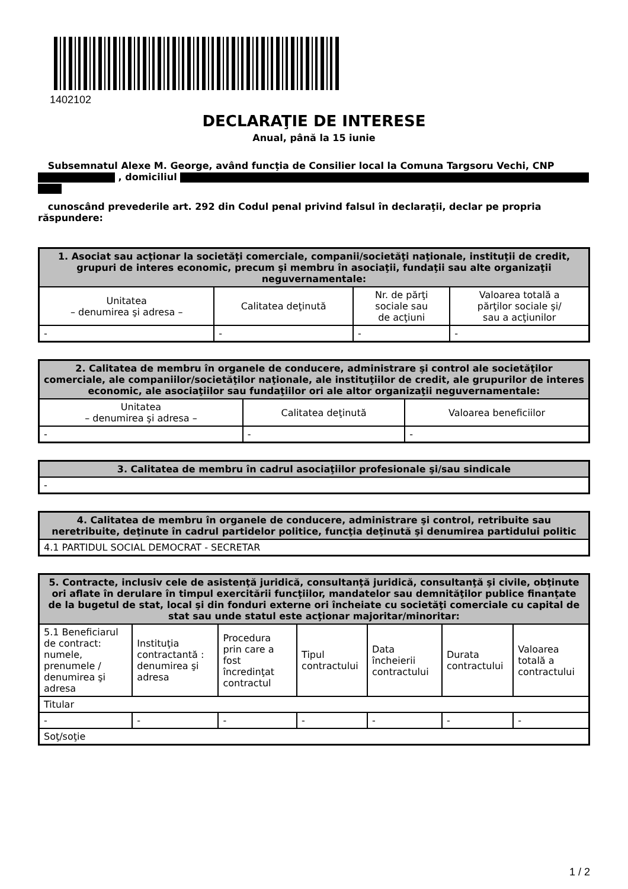1402102
DECLARAŢIE DE INTERESE
Anual, până la 15 iunie
Subsemnatul Alexe M. George, având funcţia de Consilier local la Comuna Targsoru Vechi, CNP
, domiciliul
cunoscând prevederile art. 292 din Codul penal privind falsul în declaraţii, declar pe propria răspundere:
| 1. Asociat sau acţionar la societăţi comerciale, companii/societăţi naţionale, instituţii de credit, grupuri de interes economic, precum şi membru în asociaţii, fundaţii sau alte organizaţii neguvernamentale: | | | |
| --- | --- | --- | --- |
| Unitatea – denumirea şi adresa – | Calitatea deţinută | Nr. de părţi sociale sau de acţiuni | Valoarea totală a părţilor sociale şi/ sau a acţiunilor |
| - | - | - | - |
| 2. Calitatea de membru în organele de conducere, administrare şi control ale societăţilor comerciale, ale companiilor/societăţilor naţionale, ale instituţiilor de credit, ale grupurilor de interes economic, ale asociaţiilor sau fundaţiilor ori ale altor organizaţii neguvernamentale: | | |
| --- | --- | --- |
| Unitatea – denumirea şi adresa – | Calitatea deţinută | Valoarea beneficiilor |
| - | - | - |
| 3. Calitatea de membru în cadrul asociaţiilor profesionale şi/sau sindicale |
| --- |
| - |
| 4. Calitatea de membru în organele de conducere, administrare şi control, retribuite sau neretribuite, deţinute în cadrul partidelor politice, funcţia deţinută şi denumirea partidului politic |
| --- |
| 4.1 PARTIDUL SOCIAL DEMOCRAT - SECRETAR |
| 5. Contracte, inclusiv cele de asistenţă juridică, consultanţă juridică, consultanţă şi civile, obţinute ori aflate în derulare în timpul exercitării funcţiilor, mandatelor sau demnităţilor publice finanţate de la bugetul de stat, local şi din fonduri externe ori încheiate cu societăţi comerciale cu capital de stat sau unde statul este acţionar majoritar/minoritar: | | | | | | |
| --- | --- | --- | --- | --- | --- | --- |
| 5.1 Beneficiarul de contract: numele, prenumele / denumirea şi adresa | Instituţia contractantă : denumirea şi adresa | Procedura prin care a fost încredinţat contractul | Tipul contractului | Data încheierii contractului | Durata contractului | Valoarea totală a contractului |
| Titular | | | | | | |
| - | - | - | - | - | - | - |
| Soţ/soţie | | | | | | |
1 / 2